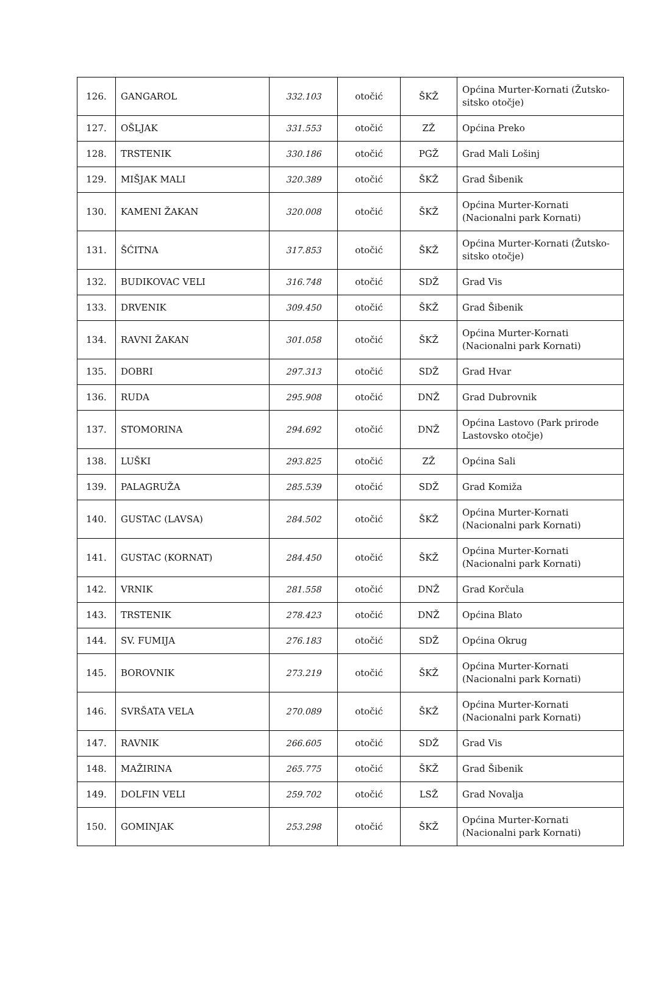| 126. | GANGAROL | 332.103 | otočić | ŠKŽ | Općina Murter-Kornati (Žutsko-sitsko otočje) |
| 127. | OŠLJAK | 331.553 | otočić | ZŽ | Općina Preko |
| 128. | TRSTENIK | 330.186 | otočić | PGŽ | Grad Mali Lošinj |
| 129. | MIŠJAK MALI | 320.389 | otočić | ŠKŽ | Grad Šibenik |
| 130. | KAMENI ŽAKAN | 320.008 | otočić | ŠKŽ | Općina Murter-Kornati (Nacionalni park Kornati) |
| 131. | ŠĆITNA | 317.853 | otočić | ŠKŽ | Općina Murter-Kornati (Žutsko-sitsko otočje) |
| 132. | BUDIKOVAC VELI | 316.748 | otočić | SDŽ | Grad Vis |
| 133. | DRVENIK | 309.450 | otočić | ŠKŽ | Grad Šibenik |
| 134. | RAVNI ŽAKAN | 301.058 | otočić | ŠKŽ | Općina Murter-Kornati (Nacionalni park Kornati) |
| 135. | DOBRI | 297.313 | otočić | SDŽ | Grad Hvar |
| 136. | RUDA | 295.908 | otočić | DNŽ | Grad Dubrovnik |
| 137. | STOMORINA | 294.692 | otočić | DNŽ | Općina Lastovo (Park prirode Lastovsko otočje) |
| 138. | LUŠKI | 293.825 | otočić | ZŽ | Općina Sali |
| 139. | PALAGRUŽA | 285.539 | otočić | SDŽ | Grad Komiža |
| 140. | GUSTAC (LAVSA) | 284.502 | otočić | ŠKŽ | Općina Murter-Kornati (Nacionalni park Kornati) |
| 141. | GUSTAC (KORNAT) | 284.450 | otočić | ŠKŽ | Općina Murter-Kornati (Nacionalni park Kornati) |
| 142. | VRNIK | 281.558 | otočić | DNŽ | Grad Korčula |
| 143. | TRSTENIK | 278.423 | otočić | DNŽ | Općina Blato |
| 144. | SV. FUMIJA | 276.183 | otočić | SDŽ | Općina Okrug |
| 145. | BOROVNIK | 273.219 | otočić | ŠKŽ | Općina Murter-Kornati (Nacionalni park Kornati) |
| 146. | SVRŠATA VELA | 270.089 | otočić | ŠKŽ | Općina Murter-Kornati (Nacionalni park Kornati) |
| 147. | RAVNIK | 266.605 | otočić | SDŽ | Grad Vis |
| 148. | MAŽIRINA | 265.775 | otočić | ŠKŽ | Grad Šibenik |
| 149. | DOLFIN VELI | 259.702 | otočić | LSŽ | Grad Novalja |
| 150. | GOMINJAK | 253.298 | otočić | ŠKŽ | Općina Murter-Kornati (Nacionalni park Kornati) |